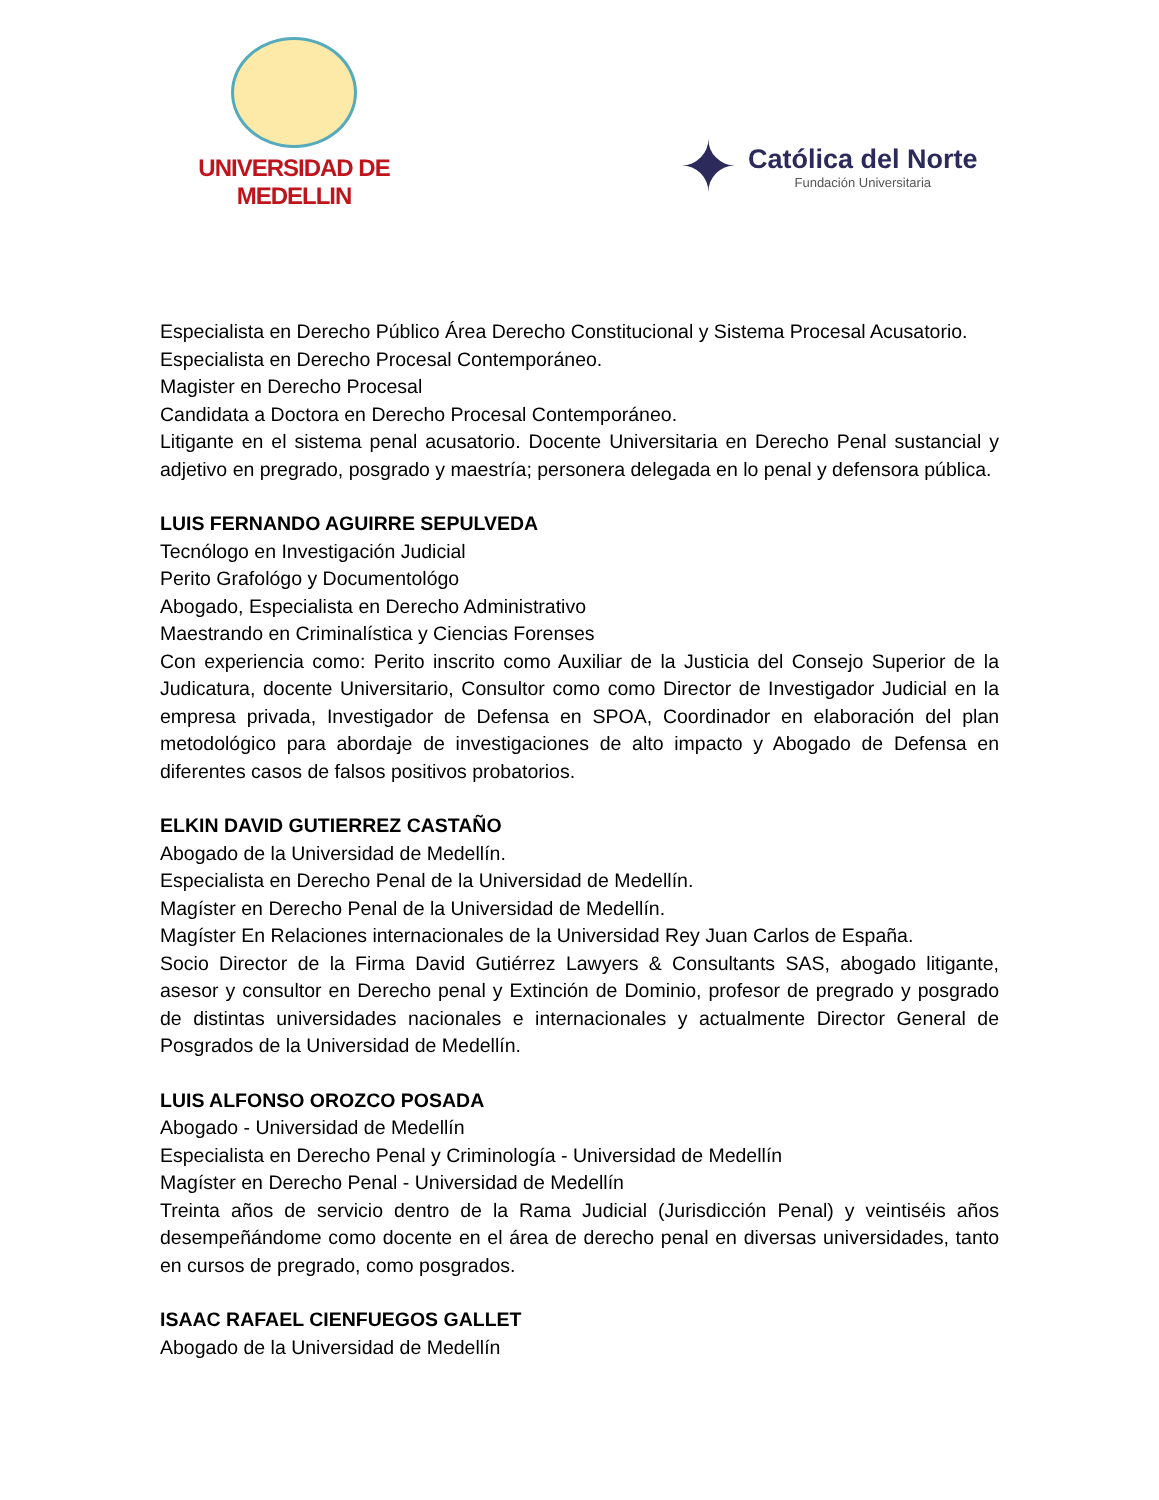UNIVERSIDAD DE MEDELLIN
✦
Católica del Norte
Fundación Universitaria
Especialista en Derecho Público Área Derecho Constitucional y Sistema Procesal Acusatorio.
Especialista en Derecho Procesal Contemporáneo.
Magister en Derecho Procesal
Candidata a Doctora en Derecho Procesal Contemporáneo.
Litigante en el sistema penal acusatorio. Docente Universitaria en Derecho Penal sustancial y adjetivo en pregrado, posgrado y maestría; personera delegada en lo penal y defensora pública.
LUIS FERNANDO AGUIRRE SEPULVEDA
Tecnólogo en Investigación Judicial
Perito Grafológo y Documentológo
Abogado, Especialista en Derecho Administrativo
Maestrando en Criminalística y Ciencias Forenses
Con experiencia como: Perito inscrito como Auxiliar de la Justicia del Consejo Superior de la Judicatura, docente Universitario, Consultor como como Director de Investigador Judicial en la empresa privada, Investigador de Defensa en SPOA, Coordinador en elaboración del plan metodológico para abordaje de investigaciones de alto impacto y Abogado de Defensa en diferentes casos de falsos positivos probatorios.
ELKIN DAVID GUTIERREZ CASTAÑO
Abogado de la Universidad de Medellín.
Especialista en Derecho Penal de la Universidad de Medellín.
Magíster en Derecho Penal de la Universidad de Medellín.
Magíster En Relaciones internacionales de la Universidad Rey Juan Carlos de España.
Socio Director de la Firma David Gutiérrez Lawyers & Consultants SAS, abogado litigante, asesor y consultor en Derecho penal y Extinción de Dominio, profesor de pregrado y posgrado de distintas universidades nacionales e internacionales y actualmente Director General de Posgrados de la Universidad de Medellín.
LUIS ALFONSO OROZCO POSADA
Abogado - Universidad de Medellín
Especialista en Derecho Penal y Criminología - Universidad de Medellín
Magíster en Derecho Penal - Universidad de Medellín
Treinta años de servicio dentro de la Rama Judicial (Jurisdicción Penal) y veintiséis años desempeñándome como docente en el área de derecho penal en diversas universidades, tanto en cursos de pregrado, como posgrados.
ISAAC RAFAEL CIENFUEGOS GALLET
Abogado de la Universidad de Medellín